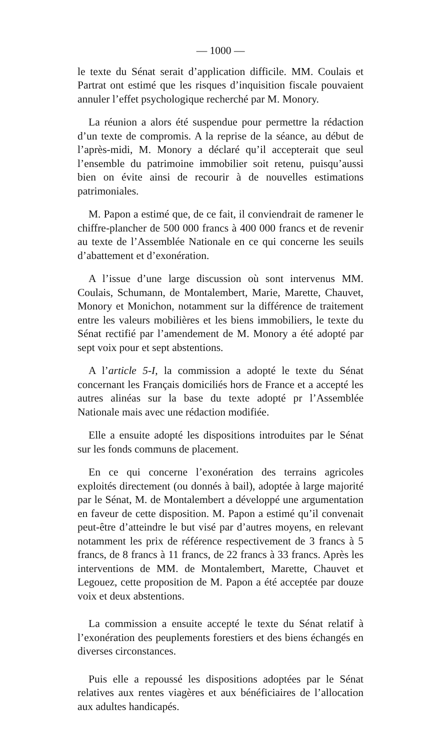— 1000 —
le texte du Sénat serait d’application difficile. MM. Coulais et Partrat ont estimé que les risques d’inquisition fiscale pouvaient annuler l’effet psychologique recherché par M. Monory.
La réunion a alors été suspendue pour permettre la rédaction d’un texte de compromis. A la reprise de la séance, au début de l’après-midi, M. Monory a déclaré qu’il accepterait que seul l’ensemble du patrimoine immobilier soit retenu, puisqu’aussi bien on évite ainsi de recourir à de nouvelles estimations patrimoniales.
M. Papon a estimé que, de ce fait, il conviendrait de ramener le chiffre-plancher de 500 000 francs à 400 000 francs et de revenir au texte de l’Assemblée Nationale en ce qui concerne les seuils d’abattement et d’exonération.
A l’issue d’une large discussion où sont intervenus MM. Coulais, Schumann, de Montalembert, Marie, Marette, Chauvet, Monory et Monichon, notamment sur la différence de traitement entre les valeurs mobilières et les biens immobiliers, le texte du Sénat rectifié par l’amendement de M. Monory a été adopté par sept voix pour et sept abstentions.
A l’article 5-I, la commission a adopté le texte du Sénat concernant les Français domiciliés hors de France et a accepté les autres alinéas sur la base du texte adopté pr l’Assemblée Nationale mais avec une rédaction modifiée.
Elle a ensuite adopté les dispositions introduites par le Sénat sur les fonds communs de placement.
En ce qui concerne l’exonération des terrains agricoles exploités directement (ou donnés à bail), adoptée à large majorité par le Sénat, M. de Montalembert a développé une argumentation en faveur de cette disposition. M. Papon a estimé qu’il convenait peut-être d’atteindre le but visé par d’autres moyens, en relevant notamment les prix de référence respectivement de 3 francs à 5 francs, de 8 francs à 11 francs, de 22 francs à 33 francs. Après les interventions de MM. de Montalembert, Marette, Chauvet et Legouez, cette proposition de M. Papon a été acceptée par douze voix et deux abstentions.
La commission a ensuite accepté le texte du Sénat relatif à l’exonération des peuplements forestiers et des biens échangés en diverses circonstances.
Puis elle a repoussé les dispositions adoptées par le Sénat relatives aux rentes viagères et aux bénéficiaires de l’allocation aux adultes handicapés.